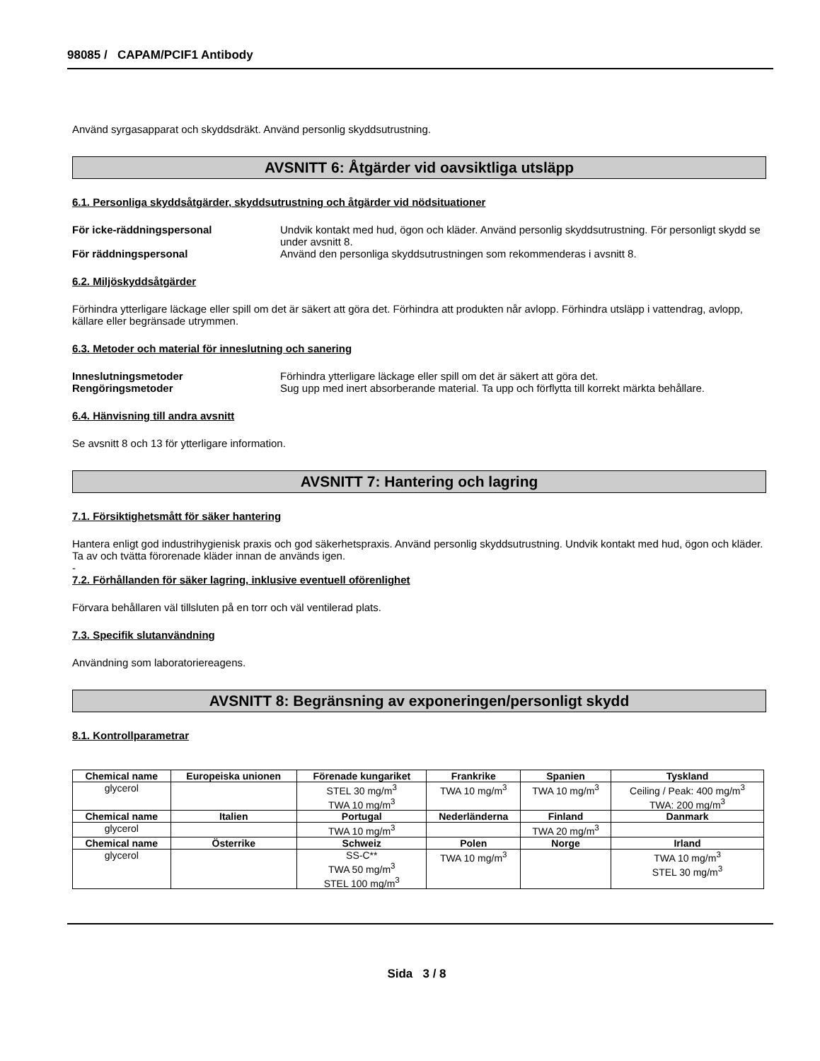98085 / CAPAM/PCIF1 Antibody
Använd syrgasapparat och skyddsdräkt. Använd personlig skyddsutrustning.
AVSNITT 6: Åtgärder vid oavsiktliga utsläpp
6.1. Personliga skyddsåtgärder, skyddsutrustning och åtgärder vid nödsituationer
För icke-räddningspersonal Undvik kontakt med hud, ögon och kläder. Använd personlig skyddsutrustning. För personligt skydd se under avsnitt 8.
För räddningspersonal Använd den personliga skyddsutrustningen som rekommenderas i avsnitt 8.
6.2. Miljöskyddsåtgärder
Förhindra ytterligare läckage eller spill om det är säkert att göra det. Förhindra att produkten når avlopp. Förhindra utsläpp i vattendrag, avlopp, källare eller begränsade utrymmen.
6.3. Metoder och material för inneslutning och sanering
Inneslutningsmetoder Förhindra ytterligare läckage eller spill om det är säkert att göra det.
Rengöringsmetoder Sug upp med inert absorberande material. Ta upp och förflytta till korrekt märkta behållare.
6.4. Hänvisning till andra avsnitt
Se avsnitt 8 och 13 för ytterligare information.
AVSNITT 7: Hantering och lagring
7.1. Försiktighetsmått för säker hantering
Hantera enligt god industrihygienisk praxis och god säkerhetspraxis. Använd personlig skyddsutrustning. Undvik kontakt med hud, ögon och kläder. Ta av och tvätta förorenade kläder innan de används igen.
-
7.2. Förhållanden för säker lagring, inklusive eventuell oförenlighet
Förvara behållaren väl tillsluten på en torr och väl ventilerad plats.
7.3. Specifik slutanvändning
Användning som laboratoriereagens.
AVSNITT 8: Begränsning av exponeringen/personligt skydd
8.1. Kontrollparametrar
| Chemical name | Europeiska unionen | Förenade kungariket | Frankrike | Spanien | Tyskland |
| --- | --- | --- | --- | --- | --- |
| glycerol | | STEL 30 mg/m<sup>3</sup> TWA 10 mg/m<sup>3</sup> | TWA 10 mg/m<sup>3</sup> | TWA 10 mg/m<sup>3</sup> | Ceiling / Peak: 400 mg/m<sup>3</sup> TWA: 200 mg/m<sup>3</sup> |
| Chemical name | Italien | Portugal | Nederländerna | Finland | Danmark |
| glycerol | | TWA 10 mg/m<sup>3</sup> | | TWA 20 mg/m<sup>3</sup> | |
| Chemical name | Österrike | Schweiz | Polen | Norge | Irland |
| glycerol | | SS-C** TWA 50 mg/m<sup>3</sup> STEL 100 mg/m<sup>3</sup> | TWA 10 mg/m<sup>3</sup> | | TWA 10 mg/m<sup>3</sup> STEL 30 mg/m<sup>3</sup> |
Sida 3 / 8